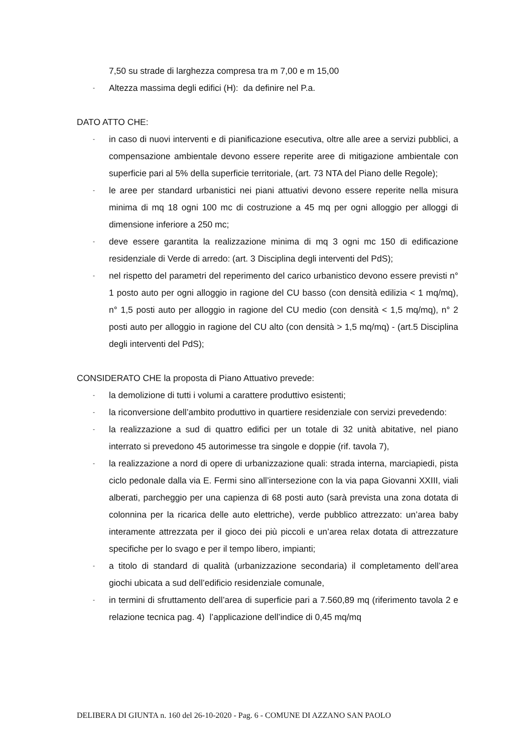7,50 su strade di larghezza compresa tra m 7,00 e m 15,00
- Altezza massima degli edifici (H): da definire nel P.a.
DATO ATTO CHE:
- in caso di nuovi interventi e di pianificazione esecutiva, oltre alle aree a servizi pubblici, a compensazione ambientale devono essere reperite aree di mitigazione ambientale con superficie pari al 5% della superficie territoriale, (art. 73 NTA del Piano delle Regole);
- le aree per standard urbanistici nei piani attuativi devono essere reperite nella misura minima di mq 18 ogni 100 mc di costruzione a 45 mq per ogni alloggio per alloggi di dimensione inferiore a 250 mc;
- deve essere garantita la realizzazione minima di mq 3 ogni mc 150 di edificazione residenziale di Verde di arredo: (art. 3 Disciplina degli interventi del PdS);
- nel rispetto del parametri del reperimento del carico urbanistico devono essere previsti n° 1 posto auto per ogni alloggio in ragione del CU basso (con densità edilizia < 1 mq/mq), n° 1,5 posti auto per alloggio in ragione del CU medio (con densità < 1,5 mq/mq), n° 2 posti auto per alloggio in ragione del CU alto (con densità > 1,5 mq/mq) - (art.5 Disciplina degli interventi del PdS);
CONSIDERATO CHE la proposta di Piano Attuativo prevede:
- la demolizione di tutti i volumi a carattere produttivo esistenti;
- la riconversione dell’ambito produttivo in quartiere residenziale con servizi prevedendo:
- la realizzazione a sud di quattro edifici per un totale di 32 unità abitative, nel piano interrato si prevedono 45 autorimesse tra singole e doppie (rif. tavola 7),
- la realizzazione a nord di opere di urbanizzazione quali: strada interna, marciapiedi, pista ciclo pedonale dalla via E. Fermi sino all’intersezione con la via papa Giovanni XXIII, viali alberati, parcheggio per una capienza di 68 posti auto (sarà prevista una zona dotata di colonnina per la ricarica delle auto elettriche), verde pubblico attrezzato: un’area baby interamente attrezzata per il gioco dei più piccoli e un’area relax dotata di attrezzature specifiche per lo svago e per il tempo libero, impianti;
- a titolo di standard di qualità (urbanizzazione secondaria) il completamento dell’area giochi ubicata a sud dell’edificio residenziale comunale,
- in termini di sfruttamento dell’area di superficie pari a 7.560,89 mq (riferimento tavola 2 e relazione tecnica pag. 4) l’applicazione dell’indice di 0,45 mq/mq
DELIBERA DI GIUNTA n. 160 del 26-10-2020 - Pag. 6 - COMUNE DI AZZANO SAN PAOLO